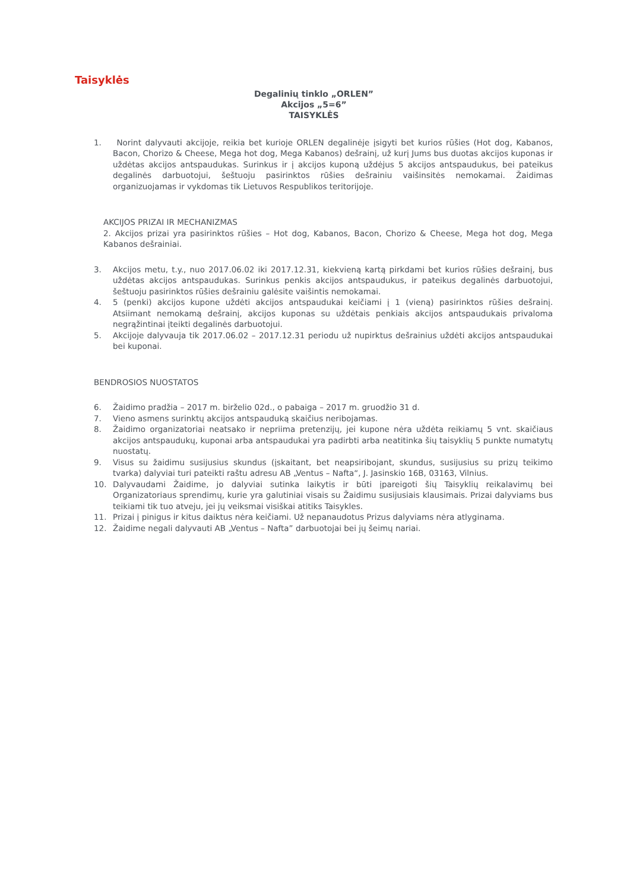Taisyklės
Degalinių tinklo „ORLEN”
Akcijos „5=6”
TAISYKLĖS
1. Norint dalyvauti akcijoje, reikia bet kurioje ORLEN degalinėje įsigyti bet kurios rūšies (Hot dog, Kabanos, Bacon, Chorizo & Cheese, Mega hot dog, Mega Kabanos) dešrainį, už kurį Jums bus duotas akcijos kuponas ir uždėtas akcijos antspaudukas. Surinkus ir į akcijos kuponą uždėjus 5 akcijos antspaudukus, bei pateikus degalinės darbuotojui, šeštuoju pasirinktos rūšies dešrainiu vaišinsitės nemokamai. Žaidimas organizuojamas ir vykdomas tik Lietuvos Respublikos teritorijoje.
AKCIJOS PRIZAI IR MECHANIZMAS
2. Akcijos prizai yra pasirinktos rūšies – Hot dog, Kabanos, Bacon, Chorizo & Cheese, Mega hot dog, Mega Kabanos dešrainiai.
3. Akcijos metu, t.y., nuo 2017.06.02 iki 2017.12.31, kiekvieną kartą pirkdami bet kurios rūšies dešrainį, bus uždėtas akcijos antspaudukas. Surinkus penkis akcijos antspaudukus, ir pateikus degalinės darbuotojui, šeštuoju pasirinktos rūšies dešrainiu galėsite vaišintis nemokamai.
4. 5 (penki) akcijos kupone uždėti akcijos antspaudukai keičiami į 1 (vieną) pasirinktos rūšies dešrainį. Atsiimant nemokamą dešrainį, akcijos kuponas su uždėtais penkiais akcijos antspaudukais privaloma negrąžintinai įteikti degalinės darbuotojui.
5. Akcijoje dalyvauja tik 2017.06.02 – 2017.12.31 periodu už nupirktus dešrainius uždėti akcijos antspaudukai bei kuponai.
BENDROSIOS NUOSTATOS
6. Žaidimo pradžia – 2017 m. birželio 02d., o pabaiga – 2017 m. gruodžio 31 d.
7. Vieno asmens surinktų akcijos antspauduką skaičius neribojamas.
8. Žaidimo organizatoriai neatsako ir nepriima pretenzijų, jei kupone nėra uždėta reikiamų 5 vnt. skaičiaus akcijos antspaudukų, kuponai arba antspaudukai yra padirbti arba neatitinka šių taisyklių 5 punkte numatytų nuostatų.
9. Visus su žaidimu susijusius skundus (įskaitant, bet neapsiribojant, skundus, susijusius su prizų teikimo tvarka) dalyviai turi pateikti raštu adresu AB „Ventus – Nafta“, J. Jasinskio 16B, 03163, Vilnius.
10. Dalyvaudami Žaidime, jo dalyviai sutinka laikytis ir būti įpareigoti šių Taisyklių reikalavimų bei Organizatoriaus sprendimų, kurie yra galutiniai visais su Žaidimu susijusiais klausimais. Prizai dalyviams bus teikiami tik tuo atveju, jei jų veiksmai visiškai atitiks Taisykles.
11. Prizai į pinigus ir kitus daiktus nėra keičiami. Už nepanaudotus Prizus dalyviams nėra atlyginama.
12. Žaidime negali dalyvauti AB „Ventus – Nafta” darbuotojai bei jų šeimų nariai.